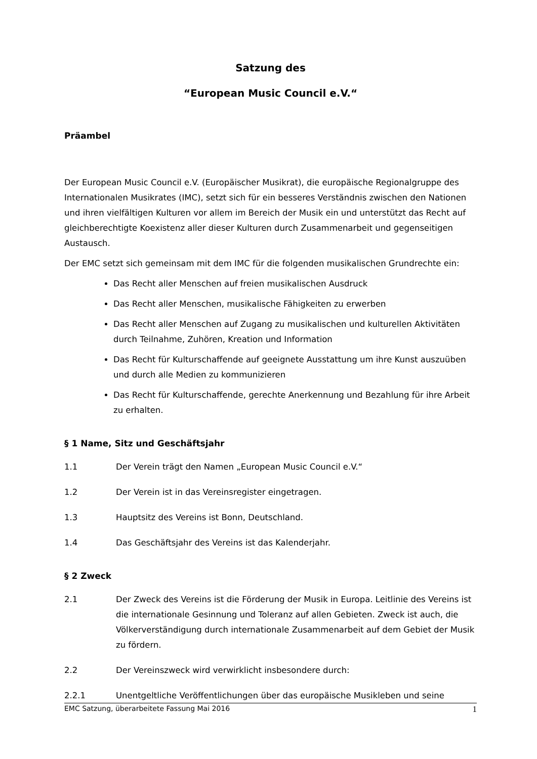Satzung des
“European Music Council e.V.“
Präambel
Der European Music Council e.V. (Europäischer Musikrat), die europäische Regionalgruppe des Internationalen Musikrates (IMC), setzt sich für ein besseres Verständnis zwischen den Nationen und ihren vielfältigen Kulturen vor allem im Bereich der Musik ein und unterstützt das Recht auf gleichberechtigte Koexistenz aller dieser Kulturen durch Zusammenarbeit und gegenseitigen Austausch.
Der EMC setzt sich gemeinsam mit dem IMC für die folgenden musikalischen Grundrechte ein:
Das Recht aller Menschen auf freien musikalischen Ausdruck
Das Recht aller Menschen, musikalische Fähigkeiten zu erwerben
Das Recht aller Menschen auf Zugang zu musikalischen und kulturellen Aktivitäten durch Teilnahme, Zuhören, Kreation und Information
Das Recht für Kulturschaffende auf geeignete Ausstattung um ihre Kunst auszuüben und durch alle Medien zu kommunizieren
Das Recht für Kulturschaffende, gerechte Anerkennung und Bezahlung für ihre Arbeit zu erhalten.
§ 1 Name, Sitz und Geschäftsjahr
1.1 Der Verein trägt den Namen „European Music Council e.V.“
1.2 Der Verein ist in das Vereinsregister eingetragen.
1.3 Hauptsitz des Vereins ist Bonn, Deutschland.
1.4 Das Geschäftsjahr des Vereins ist das Kalenderjahr.
§ 2 Zweck
2.1 Der Zweck des Vereins ist die Förderung der Musik in Europa. Leitlinie des Vereins ist die internationale Gesinnung und Toleranz auf allen Gebieten. Zweck ist auch, die Völkerverständigung durch internationale Zusammenarbeit auf dem Gebiet der Musik zu fördern.
2.2 Der Vereinszweck wird verwirklicht insbesondere durch:
2.2.1 Unentgeltliche Veröffentlichungen über das europäische Musikleben und seine
EMC Satzung, überarbeitete Fassung Mai 2016 1